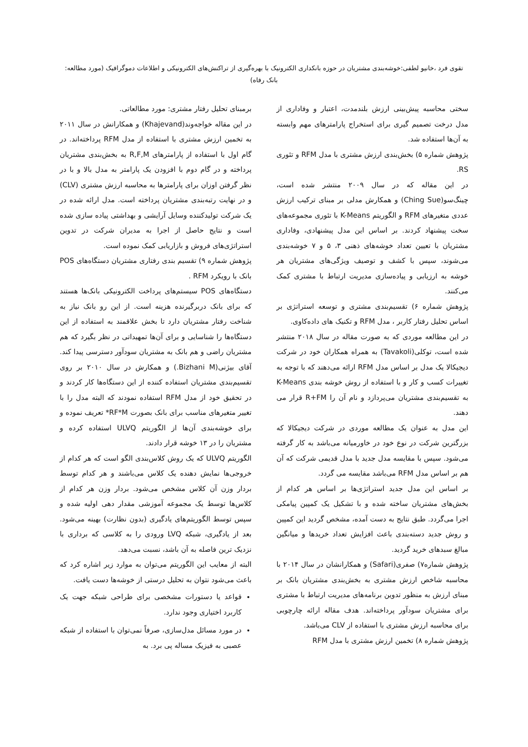تقوی فرد ،خانیو لطفی:خوشه‌بندی مشتریان در حوزه بانکداری الکترونیک با بهره‌گیری از تراکنش‌های الکترونیکی و اطلاعات دموگرافیک (مورد مطالعه: بانک رفاه)
سختی محاسبه پیش‌بینی ارزش بلندمدت، اعتبار و وفاداری از مدل درخت تصمیم گیری برای استخراج پارامترهای مهم وابسته به آن‌ها استفاده شد.
پژوهش شماره ۵) بخش‌بندی ارزش مشتری با مدل RFM و تئوری RS.
در این مقاله که در سال ۲۰۰۹ منتشر شده است، چینگ‌سو(Ching Sue) و همکارش مدلی بر مبنای ترکیب ارزش عددی متغیرهای RFM و الگوریتم K-Means با تئوری مجموعه‌های سخت پیشنهاد کردند. بر اساس این مدل پیشنهادی، وفاداری مشتریان با تعیین تعداد خوشه‌های ذهنی ۳، ۵ و ۷ خوشه‌بندی می‌شوند، سپس با کشف و توصیف ویژگی‌های مشتریان هر خوشه به ارزیابی و پیاده‌سازی مدیریت ارتباط با مشتری کمک می‌کنند.
پژوهش شماره ۶) تقسیم‌بندی مشتری و توسعه استراتژی بر اساس تحلیل رفتار کاربر ، مدل RFM و تکنیک های داده‌کاوی.
در این مطالعه موردی که به صورت مقاله در سال ۲۰۱۸ منتشر شده است، توکلی(Tavakoli) به همراه همکاران خود در شرکت دیجیکالا یک مدل بر اساس مدل RFM ارائه می‌دهند که با توجه به تغییرات کسب و کار و با استفاده از روش خوشه بندی K-Means به تقسیم‌بندی مشتریان می‌پردازد و نام آن را R+FM قرار می دهند.
این مدل به عنوان یک مطالعه موردی در شرکت دیجیکالا که بزرگترین شرکت در نوع خود در خاورمیانه می‌باشد به کار گرفته می‌شود. سپس با مقایسه مدل جدید با مدل قدیمی شرکت که آن هم بر اساس مدل RFM می‌باشد مقایسه می گردد.
بر اساس این مدل جدید استراتژی‌ها بر اساس هر کدام از بخش‌های مشتریان ساخته شده و با تشکیل یک کمپین پیامکی اجرا می‌گردد. طبق نتایج به دست آمده، مشخص گردید این کمپین و روش جدید دسته‌بندی باعث افزایش تعداد خریدها و میانگین مبالغ سبدهای خرید گردید.
پژوهش شماره۷) صفری(Safari) و همکارانشان در سال ۲۰۱۴ با محاسبه شاخص ارزش مشتری به بخش‌بندی مشتریان بانک بر مبنای ارزش به منظور تدوین برنامه‌های مدیریت ارتباط با مشتری برای مشتریان سودآور پرداخته‌اند. هدف مقاله ارائه چارچوبی برای محاسبه ارزش مشتری با استفاده از CLV می‌باشد.
پژوهش شماره ۸) تخمین ارزش مشتری با مدل RFM
برمبنای تحلیل رفتار مشتری: مورد مطالعاتی.
در این مقاله خواجه‌وند(Khajevand) و همکارانش در سال ۲۰۱۱ به تخمین ارزش مشتری با استفاده از مدل RFM پرداخته‌اند. در گام اول با استفاده از پارامترهای R,F,M به بخش‌بندی مشتریان پرداخته و در گام دوم با افزودن یک پارامتر به مدل بالا و با در نظر گرفتن اوزان برای پارامترها به محاسبه ارزش مشتری (CLV) و در نهایت رتبه‌بندی مشتریان پرداخته است. مدل ارائه شده در یک شرکت تولیدکننده وسایل آرایشی و بهداشتی پیاده سازی شده است و نتایج حاصل از اجرا به مدیران شرکت در تدوین استراتژی‌های فروش و بازاریابی کمک نموده است.
پژوهش شماره ۹) تقسیم بندی رفتاری مشتریان دستگاه‌های POS بانک با رویکرد RFM .
دستگاه‌های POS سیستم‌های پرداخت الکترونیکی بانک‌ها هستند که برای بانک دربرگیرنده هزینه است. از این رو بانک نیاز به شناخت رفتار مشتریان دارد تا بخش علاقمند به استفاده از این دستگاه‌ها را شناسایی و برای آن‌ها تمهیداتی در نظر بگیرد که هم مشتریان راضی و هم بانک به مشتریان سودآور دسترسی پیدا کند. آقای بیژنی(Bizhani M.) و همکارش در سال ۲۰۱۰ بر روی تقسیم‌بندی مشتریان استفاده کننده از این دستگاه‌ها کار کردند و در تحقیق خود از مدل RFM استفاده نمودند که البته مدل را با تغییر متغیرهای مناسب برای بانک بصورت RF*M* تعریف نموده و برای خوشه‌بندی آن‌ها از الگوریتم ULVQ استفاده کرده و مشتریان را در ۱۳ خوشه قرار دادند.
الگوریتم ULVQ که یک روش کلاس‌بندی الگو است که هر کدام از خروجی‌ها نمایش دهنده یک کلاس می‌باشند و هر کدام توسط بردار وزن آن کلاس مشخص می‌شود. بردار وزن هر کدام از کلاس‌ها توسط یک مجموعه آموزشی مقدار دهی اولیه شده و سپس توسط الگوریتم‌های یادگیری (بدون نظارت) بهینه می‌شود. بعد از یادگیری، شبکه LVQ ورودی را به کلاسی که برداری با نزدیک ترین فاصله به آن باشد، نسبت می‌دهد.
البته از معایب این الگوریتم می‌توان به موارد زیر اشاره کرد که باعث می‌شود نتوان به تحلیل درستی از خوشه‌ها دست یافت.
قواعد یا دستورات مشخصی برای طراحی شبکه جهت یک کاربرد اختیاری وجود ندارد.
در مورد مسائل مدل‌سازی، صرفاً نمی‌توان با استفاده از شبکه عصبی به فیزیک مساله پی برد. به